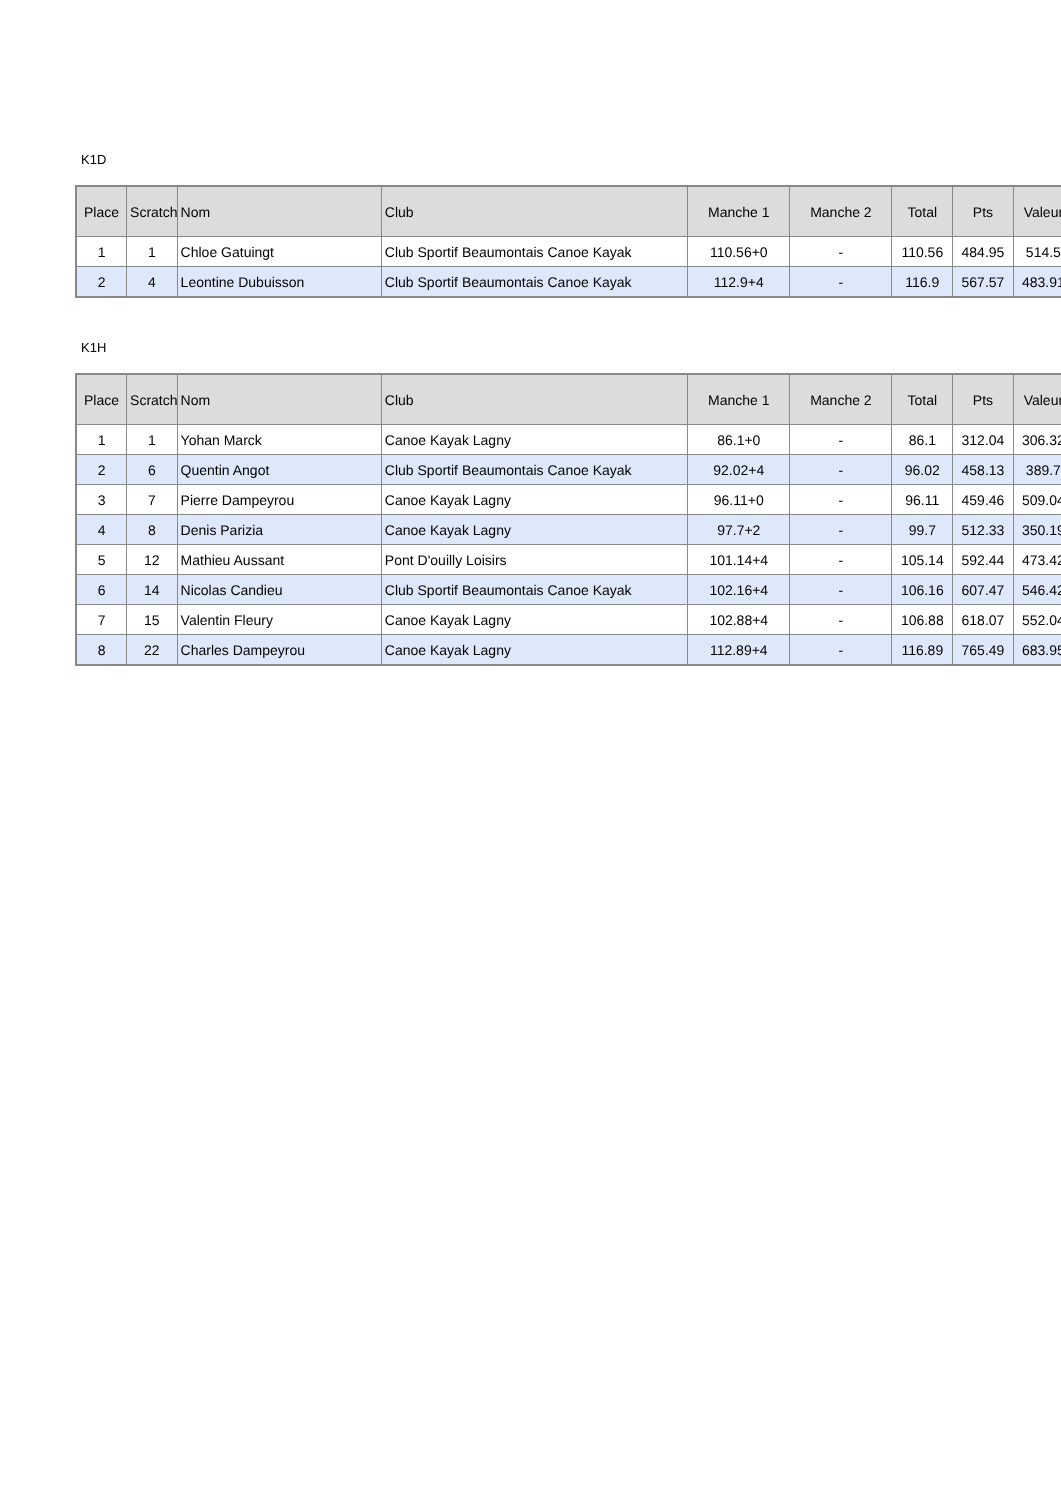K1D
| Place | Scratch | Nom | Club | Manche 1 | Manche 2 | Total | Pts | Valeur |
| --- | --- | --- | --- | --- | --- | --- | --- | --- |
| 1 | 1 | Chloe Gatuingt | Club Sportif Beaumontais Canoe Kayak | 110.56+0 | - | 110.56 | 484.95 | 514.5 |
| 2 | 4 | Leontine Dubuisson | Club Sportif Beaumontais Canoe Kayak | 112.9+4 | - | 116.9 | 567.57 | 483.91 |
K1H
| Place | Scratch | Nom | Club | Manche 1 | Manche 2 | Total | Pts | Valeur |
| --- | --- | --- | --- | --- | --- | --- | --- | --- |
| 1 | 1 | Yohan Marck | Canoe Kayak Lagny | 86.1+0 | - | 86.1 | 312.04 | 306.32 |
| 2 | 6 | Quentin Angot | Club Sportif Beaumontais Canoe Kayak | 92.02+4 | - | 96.02 | 458.13 | 389.7 |
| 3 | 7 | Pierre Dampeyrou | Canoe Kayak Lagny | 96.11+0 | - | 96.11 | 459.46 | 509.04 |
| 4 | 8 | Denis Parizia | Canoe Kayak Lagny | 97.7+2 | - | 99.7 | 512.33 | 350.19 |
| 5 | 12 | Mathieu Aussant | Pont D'ouilly Loisirs | 101.14+4 | - | 105.14 | 592.44 | 473.42 |
| 6 | 14 | Nicolas Candieu | Club Sportif Beaumontais Canoe Kayak | 102.16+4 | - | 106.16 | 607.47 | 546.42 |
| 7 | 15 | Valentin Fleury | Canoe Kayak Lagny | 102.88+4 | - | 106.88 | 618.07 | 552.04 |
| 8 | 22 | Charles Dampeyrou | Canoe Kayak Lagny | 112.89+4 | - | 116.89 | 765.49 | 683.95 |